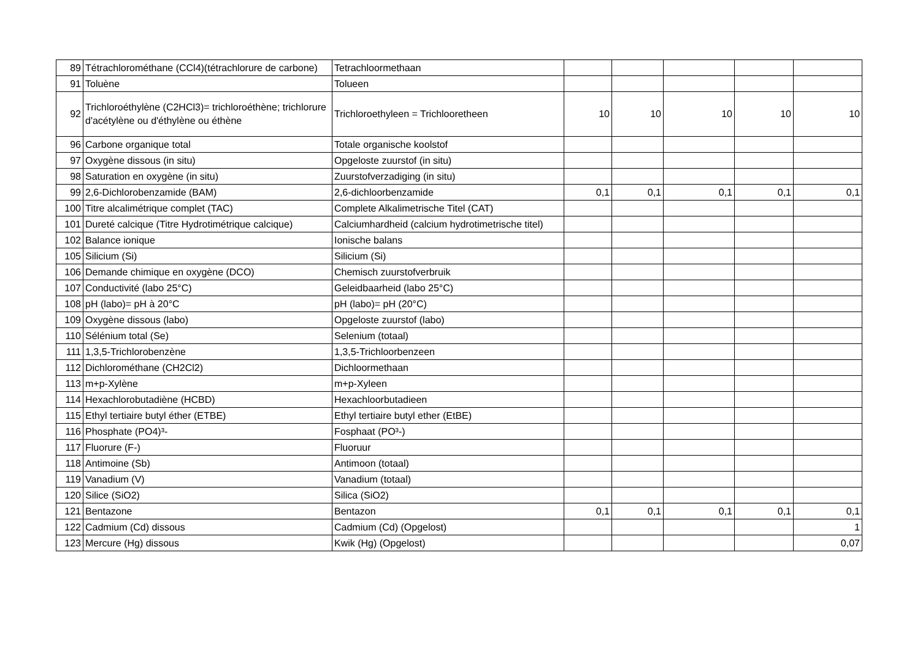| 89 | Tétrachlorométhane (CCl4)(tétrachlorure de carbone) | Tetrachloormethaan | | | | | |
| 91 | Toluène | Tolueen | | | | | |
| 92 | Trichloroéthylène (C2HCl3)= trichloroéthène; trichlorure d'acétylène ou d'éthylène ou éthène | Trichloroethyleen = Trichlooretheen | 10 | 10 | 10 | 10 | 10 |
| 96 | Carbone organique total | Totale organische koolstof | | | | | |
| 97 | Oxygène dissous (in situ) | Opgeloste zuurstof (in situ) | | | | | |
| 98 | Saturation en oxygène (in situ) | Zuurstofverzadiging (in situ) | | | | | |
| 99 | 2,6-Dichlorobenzamide (BAM) | 2,6-dichloorbenzamide | 0,1 | 0,1 | 0,1 | 0,1 | 0,1 |
| 100 | Titre alcalimétrique complet (TAC) | Complete Alkalimetrische Titel (CAT) | | | | | |
| 101 | Dureté calcique (Titre Hydrotimétrique calcique) | Calciumhardheid (calcium hydrotimetrische titel) | | | | | |
| 102 | Balance ionique | Ionische balans | | | | | |
| 105 | Silicium (Si) | Silicium (Si) | | | | | |
| 106 | Demande chimique en oxygène (DCO) | Chemisch zuurstofverbruik | | | | | |
| 107 | Conductivité (labo 25°C) | Geleidbaarheid (labo 25°C) | | | | | |
| 108 | pH (labo)= pH à 20°C | pH (labo)= pH (20°C) | | | | | |
| 109 | Oxygène dissous (labo) | Opgeloste zuurstof (labo) | | | | | |
| 110 | Sélénium total (Se) | Selenium (totaal) | | | | | |
| 111 | 1,3,5-Trichlorobenzène | 1,3,5-Trichloorbenzeen | | | | | |
| 112 | Dichlorométhane (CH2Cl2) | Dichloormethaan | | | | | |
| 113 | m+p-Xylène | m+p-Xyleen | | | | | |
| 114 | Hexachlorobutadiène (HCBD) | Hexachloorbutadieen | | | | | |
| 115 | Ethyl tertiaire butyl éther (ETBE) | Ethyl tertiaire butyl ether (EtBE) | | | | | |
| 116 | Phosphate (PO4)³- | Fosphaat (PO³-) | | | | | |
| 117 | Fluorure (F-) | Fluoruur | | | | | |
| 118 | Antimoine (Sb) | Antimoon (totaal) | | | | | |
| 119 | Vanadium (V) | Vanadium (totaal) | | | | | |
| 120 | Silice (SiO2) | Silica (SiO2) | | | | | |
| 121 | Bentazone | Bentazon | 0,1 | 0,1 | 0,1 | 0,1 | 0,1 |
| 122 | Cadmium (Cd) dissous | Cadmium (Cd) (Opgelost) | | | | | 1 |
| 123 | Mercure (Hg) dissous | Kwik (Hg) (Opgelost) | | | | | 0,07 |